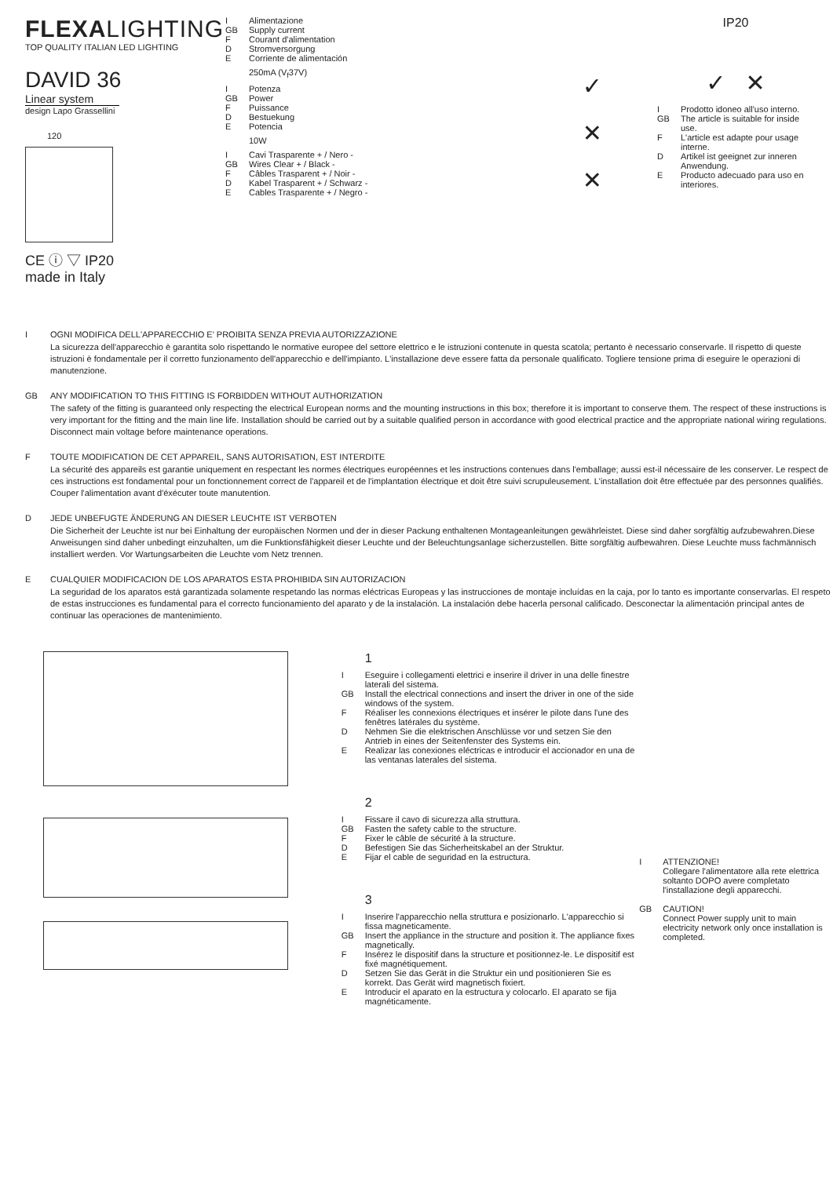FLEXALIGHTING
TOP QUALITY ITALIAN LED LIGHTING
DAVID 36
Linear system
design Lapo Grassellini
120
CE ⓘ ▽ IP20
made in Italy
I Alimentazione
GB Supply current
F Courant d'alimentation
D Stromversorgung
E Corriente de alimentación
250mA (V<sub>f</sub>37V)
I Potenza
GB Power
F Puissance
D Bestuekung
E Potencia
10W
I Cavi Trasparente + / Nero -
GB Wires Clear + / Black -
F Câbles Trasparent + / Noir -
D Kabel Trasparent + / Schwarz -
E Cables Trasparente + / Negro -
✓
✕
✕
IP20
✓ ✕
I Prodotto idoneo all'uso interno.
GB The article is suitable for inside use.
F L'article est adapte pour usage interne.
D Artikel ist geeignet zur inneren Anwendung.
E Producto adecuado para uso en interiores.
I OGNI MODIFICA DELL'APPARECCHIO E' PROIBITA SENZA PREVIA AUTORIZZAZIONE
La sicurezza dell'apparecchio è garantita solo rispettando le normative europee del settore elettrico e le istruzioni contenute in questa scatola; pertanto è necessario conservarle. Il rispetto di queste istruzioni è fondamentale per il corretto funzionamento dell'apparecchio e dell'impianto. L'installazione deve essere fatta da personale qualificato. Togliere tensione prima di eseguire le operazioni di manutenzione.
GB ANY MODIFICATION TO THIS FITTING IS FORBIDDEN WITHOUT AUTHORIZATION
The safety of the fitting is guaranteed only respecting the electrical European norms and the mounting instructions in this box; therefore it is important to conserve them. The respect of these instructions is very important for the fitting and the main line life. Installation should be carried out by a suitable qualified person in accordance with good electrical practice and the appropriate national wiring regulations. Disconnect main voltage before maintenance operations.
F TOUTE MODIFICATION DE CET APPAREIL, SANS AUTORISATION, EST INTERDITE
La sécurité des appareils est garantie uniquement en respectant les normes électriques européennes et les instructions contenues dans l'emballage; aussi est-il nécessaire de les conserver. Le respect de ces instructions est fondamental pour un fonctionnement correct de l'appareil et de l'implantation électrique et doit être suivi scrupuleusement. L'installation doit être effectuée par des personnes qualifiés. Couper l'alimentation avant d'éxécuter toute manutention.
D JEDE UNBEFUGTE ÄNDERUNG AN DIESER LEUCHTE IST VERBOTEN
Die Sicherheit der Leuchte ist nur bei Einhaltung der europäischen Normen und der in dieser Packung enthaltenen Montageanleitungen gewährleistet. Diese sind daher sorgfältig aufzubewahren.Diese Anweisungen sind daher unbedingt einzuhalten, um die Funktionsfähigkeit dieser Leuchte und der Beleuchtungsanlage sicherzustellen. Bitte sorgfältig aufbewahren. Diese Leuchte muss fachmännisch installiert werden. Vor Wartungsarbeiten die Leuchte vom Netz trennen.
E CUALQUIER MODIFICACION DE LOS APARATOS ESTA PROHIBIDA SIN AUTORIZACION
La seguridad de los aparatos está garantizada solamente respetando las normas eléctricas Europeas y las instrucciones de montaje incluídas en la caja, por lo tanto es importante conservarlas. El respeto de estas instrucciones es fundamental para el correcto funcionamiento del aparato y de la instalación. La instalación debe hacerla personal calificado. Desconectar la alimentación principal antes de continuar las operaciones de mantenimiento.
1
I Eseguire i collegamenti elettrici e inserire il driver in una delle finestre laterali del sistema.
GB Install the electrical connections and insert the driver in one of the side windows of the system.
F Réaliser les connexions électriques et insérer le pilote dans l'une des fenêtres latérales du système.
D Nehmen Sie die elektrischen Anschlüsse vor und setzen Sie den Antrieb in eines der Seitenfenster des Systems ein.
E Realizar las conexiones eléctricas e introducir el accionador en una de las ventanas laterales del sistema.
2
I Fissare il cavo di sicurezza alla struttura.
GB Fasten the safety cable to the structure.
F Fixer le câble de sécurité à la structure.
D Befestigen Sie das Sicherheitskabel an der Struktur.
E Fijar el cable de seguridad en la estructura.
3
I Inserire l'apparecchio nella struttura e posizionarlo. L'apparecchio si fissa magneticamente.
GB Insert the appliance in the structure and position it. The appliance fixes magnetically.
F Insérez le dispositif dans la structure et positionnez-le. Le dispositif est fixé magnétiquement.
D Setzen Sie das Gerät in die Struktur ein und positionieren Sie es korrekt. Das Gerät wird magnetisch fixiert.
E Introducir el aparato en la estructura y colocarlo. El aparato se fija magnéticamente.
I ATTENZIONE!
Collegare l'alimentatore alla rete elettrica soltanto DOPO avere completato l'installazione degli apparecchi.
GB CAUTION!
Connect Power supply unit to main electricity network only once installation is completed.